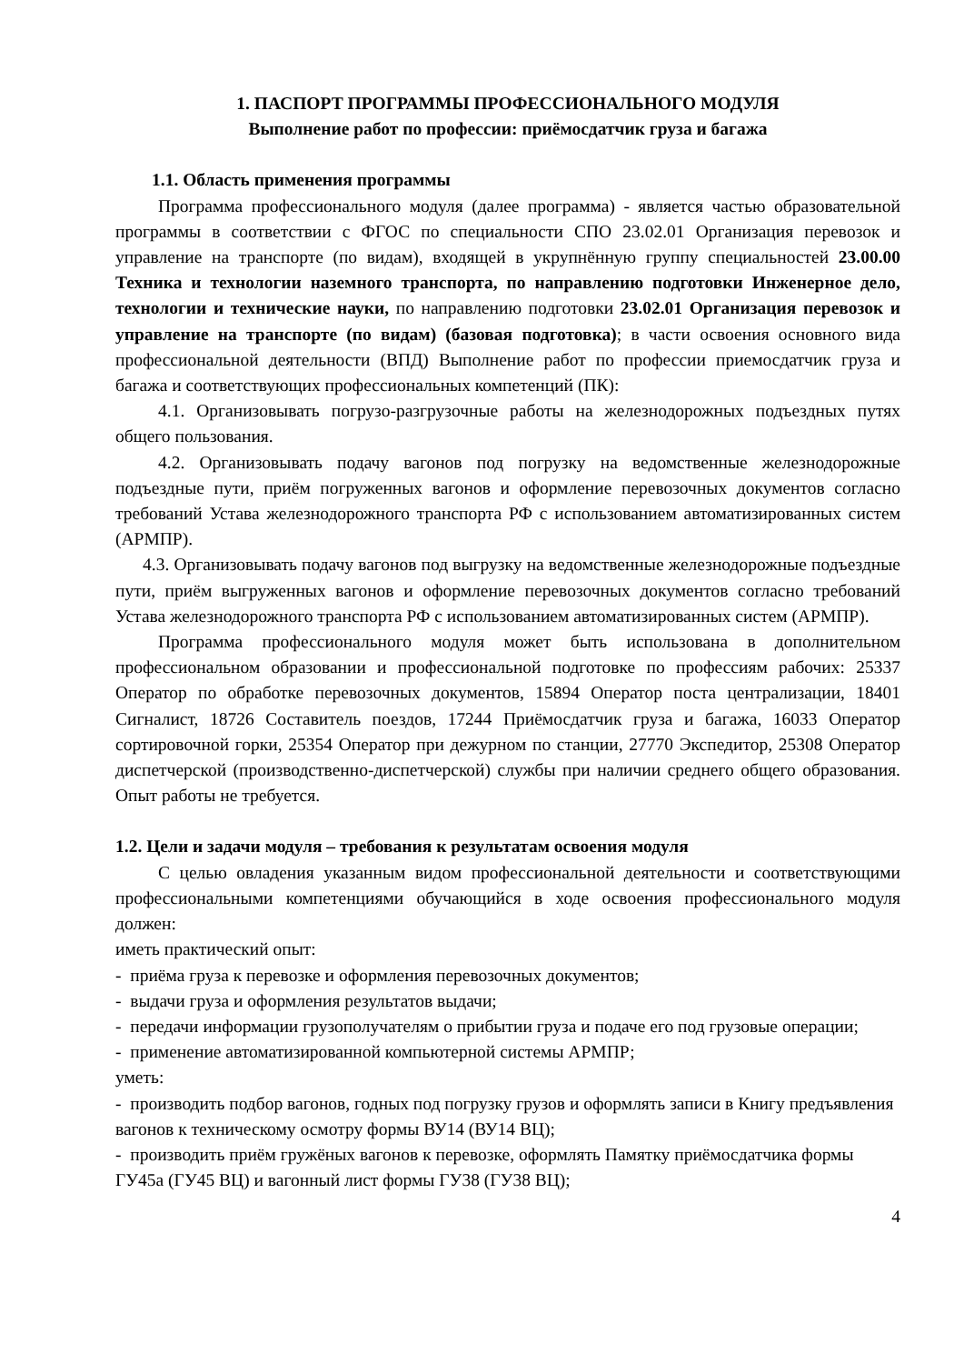1. ПАСПОРТ ПРОГРАММЫ ПРОФЕССИОНАЛЬНОГО МОДУЛЯ
Выполнение работ по профессии: приёмосдатчик груза и багажа
1.1. Область применения программы
Программа профессионального модуля (далее программа) - является частью образовательной программы в соответствии с ФГОС по специальности СПО 23.02.01 Организация перевозок и управление на транспорте (по видам), входящей в укрупнённую группу специальностей 23.00.00 Техника и технологии наземного транспорта, по направлению подготовки Инженерное дело, технологии и технические науки, по направлению подготовки 23.02.01 Организация перевозок и управление на транспорте (по видам) (базовая подготовка); в части освоения основного вида профессиональной деятельности (ВПД) Выполнение работ по профессии приемосдатчик груза и багажа и соответствующих профессиональных компетенций (ПК):
4.1. Организовывать погрузо-разгрузочные работы на железнодорожных подъездных путях общего пользования.
4.2. Организовывать подачу вагонов под погрузку на ведомственные железнодорожные подъездные пути, приём погруженных вагонов и оформление перевозочных документов согласно требований Устава железнодорожного транспорта РФ с использованием автоматизированных систем (АРМПР).
4.3. Организовывать подачу вагонов под выгрузку на ведомственные железнодорожные подъездные пути, приём выгруженных вагонов и оформление перевозочных документов согласно требований Устава железнодорожного транспорта РФ с использованием автоматизированных систем (АРМПР).
Программа профессионального модуля может быть использована в дополнительном профессиональном образовании и профессиональной подготовке по профессиям рабочих: 25337 Оператор по обработке перевозочных документов, 15894 Оператор поста централизации, 18401 Сигналист, 18726 Составитель поездов, 17244 Приёмосдатчик груза и багажа, 16033 Оператор сортировочной горки, 25354 Оператор при дежурном по станции, 27770 Экспедитор, 25308 Оператор диспетчерской (производственно-диспетчерской) службы при наличии среднего общего образования. Опыт работы не требуется.
1.2. Цели и задачи модуля – требования к результатам освоения модуля
С целью овладения указанным видом профессиональной деятельности и соответствующими профессиональными компетенциями обучающийся в ходе освоения профессионального модуля должен:
иметь практический опыт:
- приёма груза к перевозке и оформления перевозочных документов;
- выдачи груза и оформления результатов выдачи;
- передачи информации грузополучателям о прибытии груза и подаче его под грузовые операции;
- применение автоматизированной компьютерной системы АРМПР;
уметь:
- производить подбор вагонов, годных под погрузку грузов и оформлять записи в Книгу предъявления вагонов к техническому осмотру формы ВУ14 (ВУ14 ВЦ);
- производить приём гружёных вагонов к перевозке, оформлять Памятку приёмосдатчика формы ГУ45а (ГУ45 ВЦ) и вагонный лист формы ГУ38 (ГУ38 ВЦ);
4